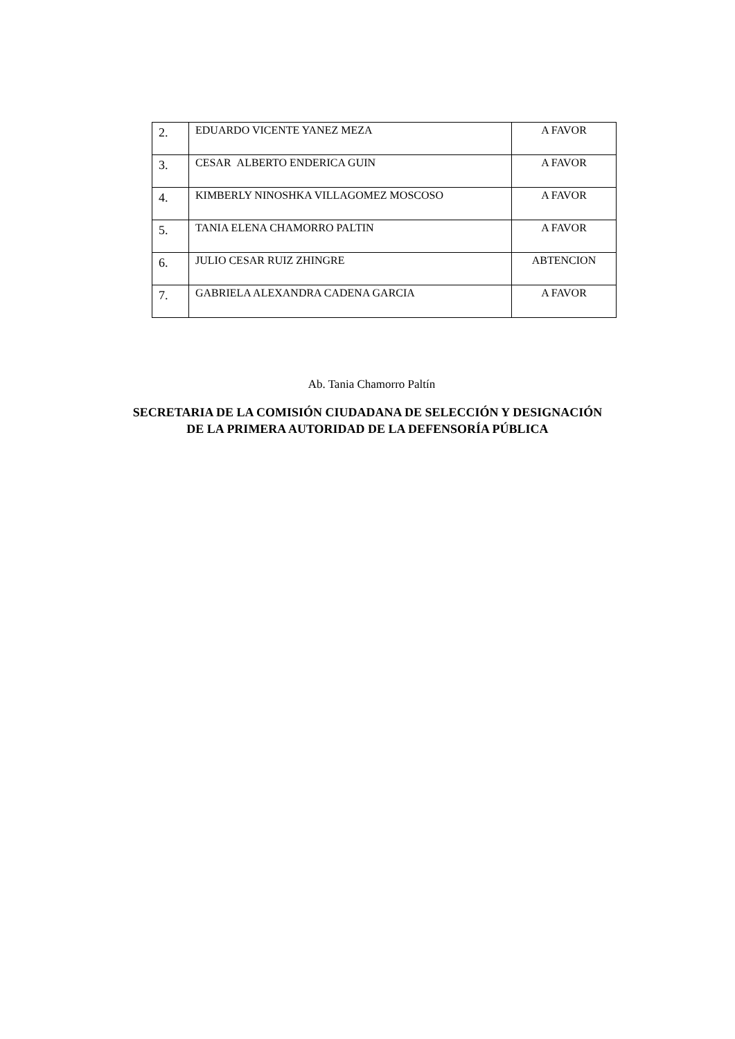| 2. | EDUARDO VICENTE YANEZ MEZA | A FAVOR |
| 3. | CESAR ALBERTO ENDERICA GUIN | A FAVOR |
| 4. | KIMBERLY NINOSHKA VILLAGOMEZ MOSCOSO | A FAVOR |
| 5. | TANIA ELENA CHAMORRO PALTIN | A FAVOR |
| 6. | JULIO CESAR RUIZ ZHINGRE | ABTENCION |
| 7. | GABRIELA ALEXANDRA CADENA GARCIA | A FAVOR |
Ab. Tania Chamorro Paltín
SECRETARIA DE LA COMISIÓN CIUDADANA DE SELECCIÓN Y DESIGNACIÓN
DE LA PRIMERA AUTORIDAD DE LA DEFENSORÍA PÚBLICA